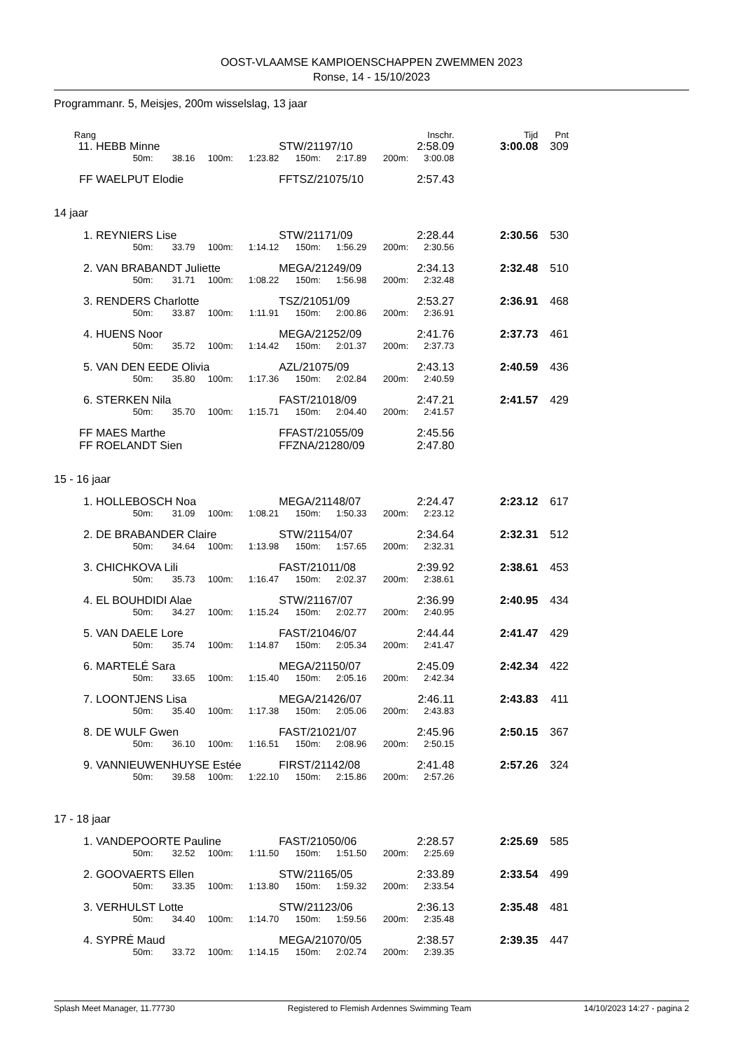OOST-VLAAMSE KAMPIOENSCHAPPEN ZWEMMEN 2023
Ronse, 14 - 15/10/2023
Programmanr. 5, Meisjes, 200m wisselslag, 13 jaar
| Rang | Inschr. | | | | | | | | | Tijd | Pnt |
| --- | --- | --- | --- | --- | --- | --- | --- | --- | --- | --- | --- |
| 11. | HEBB Minne | | | | | STW/21197/10 | | | 2:58.09 | 3:00.08 | 309 |
| | | 50m: | 38.16 | 100m: | 1:23.82 | 150m: | 2:17.89 | 200m: | 3:00.08 | | |
| FF | WAELPUT Elodie | | | | | FFTSZ/21075/10 | | | 2:57.43 | | |
14 jaar
| 1. | REYNIERS Lise | | | | | STW/21171/09 | | | 2:28.44 | 2:30.56 | 530 |
| | | 50m: | 33.79 | 100m: | 1:14.12 | 150m: | 1:56.29 | 200m: | 2:30.56 | | |
| 2. | VAN BRABANDT Juliette | | | | | MEGA/21249/09 | | | 2:34.13 | 2:32.48 | 510 |
| | | 50m: | 31.71 | 100m: | 1:08.22 | 150m: | 1:56.98 | 200m: | 2:32.48 | | |
| 3. | RENDERS Charlotte | | | | | TSZ/21051/09 | | | 2:53.27 | 2:36.91 | 468 |
| | | 50m: | 33.87 | 100m: | 1:11.91 | 150m: | 2:00.86 | 200m: | 2:36.91 | | |
| 4. | HUENS Noor | | | | | MEGA/21252/09 | | | 2:41.76 | 2:37.73 | 461 |
| | | 50m: | 35.72 | 100m: | 1:14.42 | 150m: | 2:01.37 | 200m: | 2:37.73 | | |
| 5. | VAN DEN EEDE Olivia | | | | | AZL/21075/09 | | | 2:43.13 | 2:40.59 | 436 |
| | | 50m: | 35.80 | 100m: | 1:17.36 | 150m: | 2:02.84 | 200m: | 2:40.59 | | |
| 6. | STERKEN Nila | | | | | FAST/21018/09 | | | 2:47.21 | 2:41.57 | 429 |
| | | 50m: | 35.70 | 100m: | 1:15.71 | 150m: | 2:04.40 | 200m: | 2:41.57 | | |
| FF | MAES Marthe | | | | | FFAST/21055/09 | | | 2:45.56 | | |
| FF | ROELANDT Sien | | | | | FFZNA/21280/09 | | | 2:47.80 | | |
15 - 16 jaar
| 1. | HOLLEBOSCH Noa | | | | | MEGA/21148/07 | | | 2:24.47 | 2:23.12 | 617 |
| | | 50m: | 31.09 | 100m: | 1:08.21 | 150m: | 1:50.33 | 200m: | 2:23.12 | | |
| 2. | DE BRABANDER Claire | | | | | STW/21154/07 | | | 2:34.64 | 2:32.31 | 512 |
| | | 50m: | 34.64 | 100m: | 1:13.98 | 150m: | 1:57.65 | 200m: | 2:32.31 | | |
| 3. | CHICHKOVA Lili | | | | | FAST/21011/08 | | | 2:39.92 | 2:38.61 | 453 |
| | | 50m: | 35.73 | 100m: | 1:16.47 | 150m: | 2:02.37 | 200m: | 2:38.61 | | |
| 4. | EL BOUHDIDI Alae | | | | | STW/21167/07 | | | 2:36.99 | 2:40.95 | 434 |
| | | 50m: | 34.27 | 100m: | 1:15.24 | 150m: | 2:02.77 | 200m: | 2:40.95 | | |
| 5. | VAN DAELE Lore | | | | | FAST/21046/07 | | | 2:44.44 | 2:41.47 | 429 |
| | | 50m: | 35.74 | 100m: | 1:14.87 | 150m: | 2:05.34 | 200m: | 2:41.47 | | |
| 6. | MARTELÉ Sara | | | | | MEGA/21150/07 | | | 2:45.09 | 2:42.34 | 422 |
| | | 50m: | 33.65 | 100m: | 1:15.40 | 150m: | 2:05.16 | 200m: | 2:42.34 | | |
| 7. | LOONTJENS Lisa | | | | | MEGA/21426/07 | | | 2:46.11 | 2:43.83 | 411 |
| | | 50m: | 35.40 | 100m: | 1:17.38 | 150m: | 2:05.06 | 200m: | 2:43.83 | | |
| 8. | DE WULF Gwen | | | | | FAST/21021/07 | | | 2:45.96 | 2:50.15 | 367 |
| | | 50m: | 36.10 | 100m: | 1:16.51 | 150m: | 2:08.96 | 200m: | 2:50.15 | | |
| 9. | VANNIEUWENHUYSE Estée | | | | | FIRST/21142/08 | | | 2:41.48 | 2:57.26 | 324 |
| | | 50m: | 39.58 | 100m: | 1:22.10 | 150m: | 2:15.86 | 200m: | 2:57.26 | | |
17 - 18 jaar
| 1. | VANDEPOORTE Pauline | | | | | FAST/21050/06 | | | 2:28.57 | 2:25.69 | 585 |
| | | 50m: | 32.52 | 100m: | 1:11.50 | 150m: | 1:51.50 | 200m: | 2:25.69 | | |
| 2. | GOOVAERTS Ellen | | | | | STW/21165/05 | | | 2:33.89 | 2:33.54 | 499 |
| | | 50m: | 33.35 | 100m: | 1:13.80 | 150m: | 1:59.32 | 200m: | 2:33.54 | | |
| 3. | VERHULST Lotte | | | | | STW/21123/06 | | | 2:36.13 | 2:35.48 | 481 |
| | | 50m: | 34.40 | 100m: | 1:14.70 | 150m: | 1:59.56 | 200m: | 2:35.48 | | |
| 4. | SYPRÉ Maud | | | | | MEGA/21070/05 | | | 2:38.57 | 2:39.35 | 447 |
| | | 50m: | 33.72 | 100m: | 1:14.15 | 150m: | 2:02.74 | 200m: | 2:39.35 | | |
Splash Meet Manager, 11.77730 Registered to Flemish Ardennes Swimming Team 14/10/2023 14:27 - pagina 2